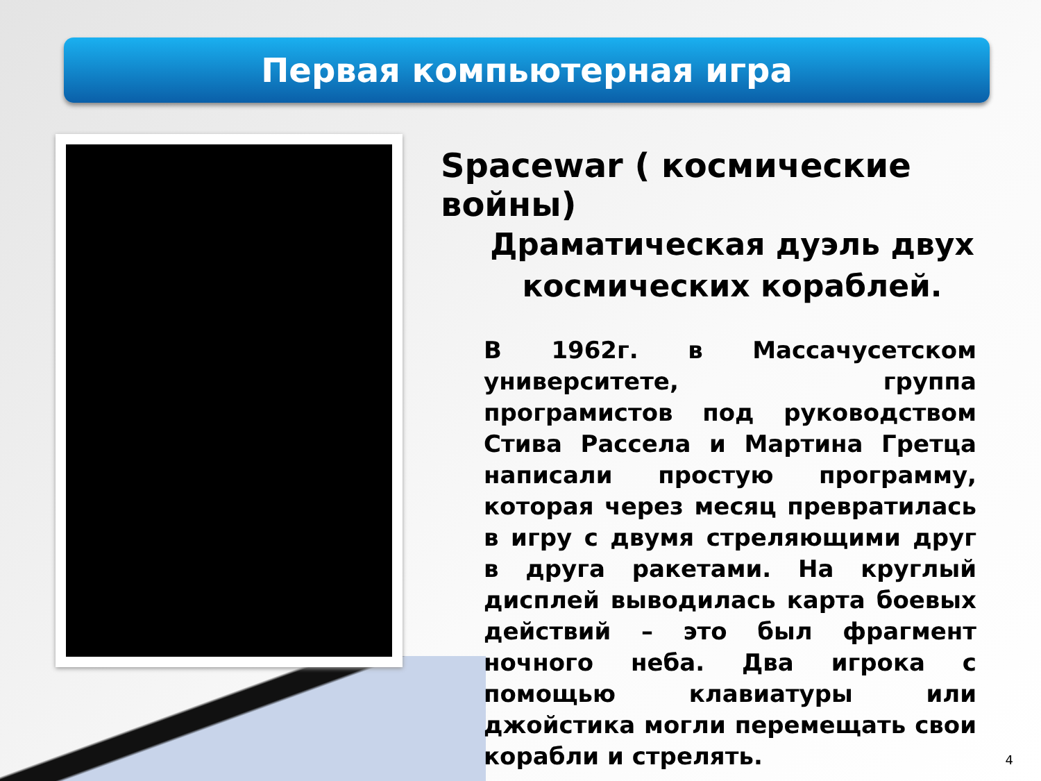Первая компьютерная игра
Spacewar ( космические войны)
Драматическая дуэль двух космических кораблей.
В 1962г. в Массачусетском университете, группа програмистов под руководством Стива Рассела и Мартина Гретца написали простую программу, которая через месяц превратилась в игру с двумя стреляющими друг в друга ракетами. На круглый дисплей выводилась карта боевых действий – это был фрагмент ночного неба. Два игрока с помощью клавиатуры или джойстика могли перемещать свои корабли и стрелять.
4